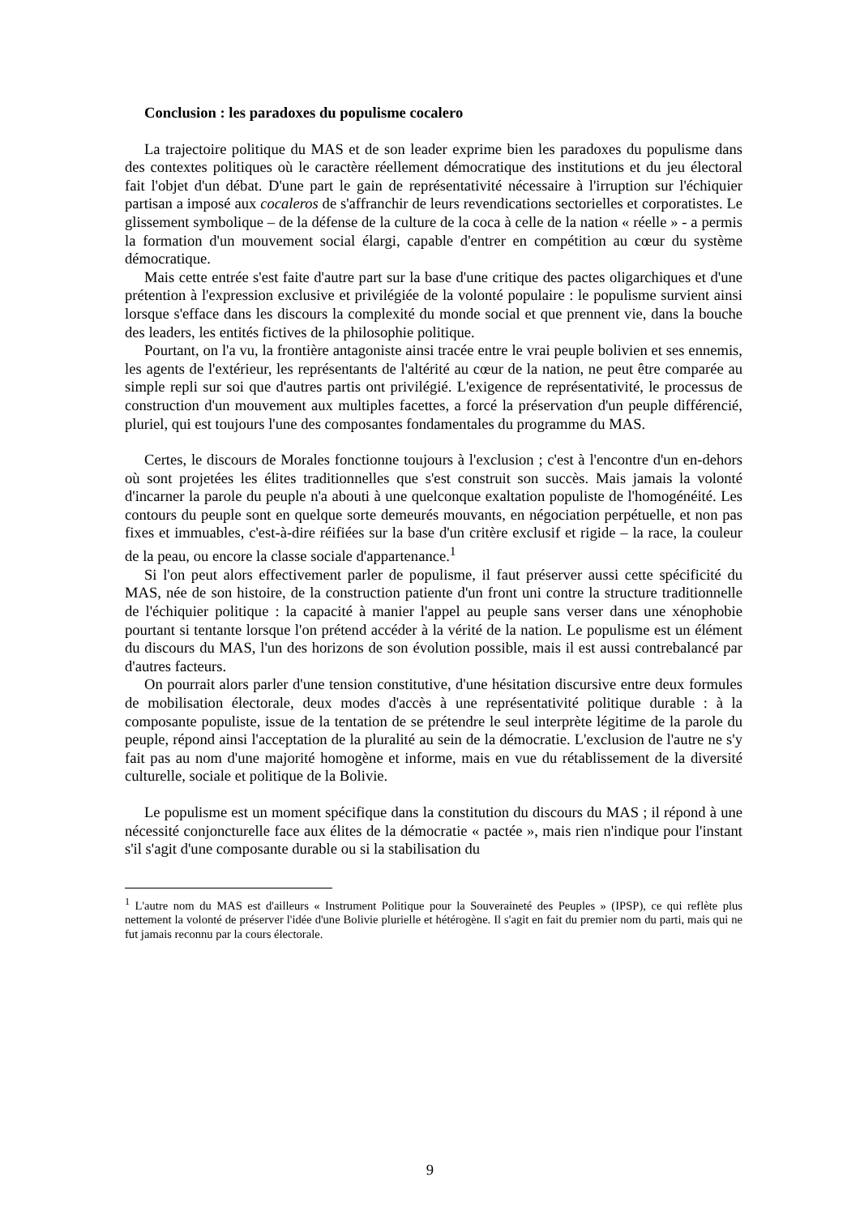Conclusion : les paradoxes du populisme cocalero
La trajectoire politique du MAS et de son leader exprime bien les paradoxes du populisme dans des contextes politiques où le caractère réellement démocratique des institutions et du jeu électoral fait l'objet d'un débat. D'une part le gain de représentati­vité nécessaire à l'irruption sur l'échiquier partisan a imposé aux cocaleros de s'affranchir de leurs revendications sectorielles et corporatistes. Le glissement symbo­lique – de la défense de la culture de la coca à celle de la nation « réelle » - a permis la formation d'un mouvement social élargi, capable d'entrer en compétition au cœur du système démocratique.
Mais cette entrée s'est faite d'autre part sur la base d'une critique des pactes oligarchiques et d'une prétention à l'expression exclusive et privilégiée de la volonté populaire : le populisme survient ainsi lorsque s'efface dans les discours la complexité du monde social et que prennent vie, dans la bouche des leaders, les entités fictives de la philosophie politique.
Pourtant, on l'a vu, la frontière antagoniste ainsi tracée entre le vrai peuple bolivien et ses ennemis, les agents de l'extérieur, les représentants de l'altérité au cœur de la nation, ne peut être comparée au simple repli sur soi que d'autres partis ont privilégié. L'exigence de représentativité, le processus de construction d'un mouvement aux multiples facettes, a forcé la préservation d'un peuple différencié, pluriel, qui est toujours l'une des composantes fondamentales du programme du MAS.
Certes, le discours de Morales fonctionne toujours à l'exclusion ; c'est à l'encontre d'un en-dehors où sont projetées les élites traditionnelles que s'est construit son succès. Mais jamais la volonté d'incarner la parole du peuple n'a abouti à une quelconque exaltation populiste de l'homogénéité. Les contours du peuple sont en quelque sorte demeurés mouvants, en négociation perpétuelle, et non pas fixes et immuables, c'est-à-dire réifiées sur la base d'un critère exclusif et rigide – la race, la couleur de la peau, ou encore la classe sociale d'appartenance.<sup>1</sup>
Si l'on peut alors effectivement parler de populisme, il faut préserver aussi cette spécificité du MAS, née de son histoire, de la construction patiente d'un front uni contre la structure traditionnelle de l'échiquier politique : la capacité à manier l'appel au peuple sans verser dans une xénophobie pourtant si tentante lorsque l'on prétend accéder à la vérité de la nation. Le populisme est un élément du discours du MAS, l'un des horizons de son évolution possible, mais il est aussi contrebalancé par d'autres facteurs.
On pourrait alors parler d'une tension constitutive, d'une hésitation discursive entre deux formules de mobilisation électorale, deux modes d'accès à une représentativité politique durable : à la composante populiste, issue de la tentation de se prétendre le seul interprète légitime de la parole du peuple, répond ainsi l'acceptation de la pluralité au sein de la démocratie. L'exclusion de l'autre ne s'y fait pas au nom d'une majorité homogène et informe, mais en vue du rétablissement de la diversité culturelle, sociale et politique de la Bolivie.
Le populisme est un moment spécifique dans la constitution du discours du MAS ; il répond à une nécessité conjoncturelle face aux élites de la démocratie « pactée », mais rien n'indique pour l'instant s'il s'agit d'une composante durable ou si la stabilisation du
<sup>1</sup> L'autre nom du MAS est d'ailleurs « Instrument Politique pour la Souveraineté des Peuples » (IPSP), ce qui reflète plus nettement la volonté de préserver l'idée d'une Bolivie plurielle et hétérogène. Il s'agit en fait du premier nom du parti, mais qui ne fut jamais reconnu par la cours électorale.
9